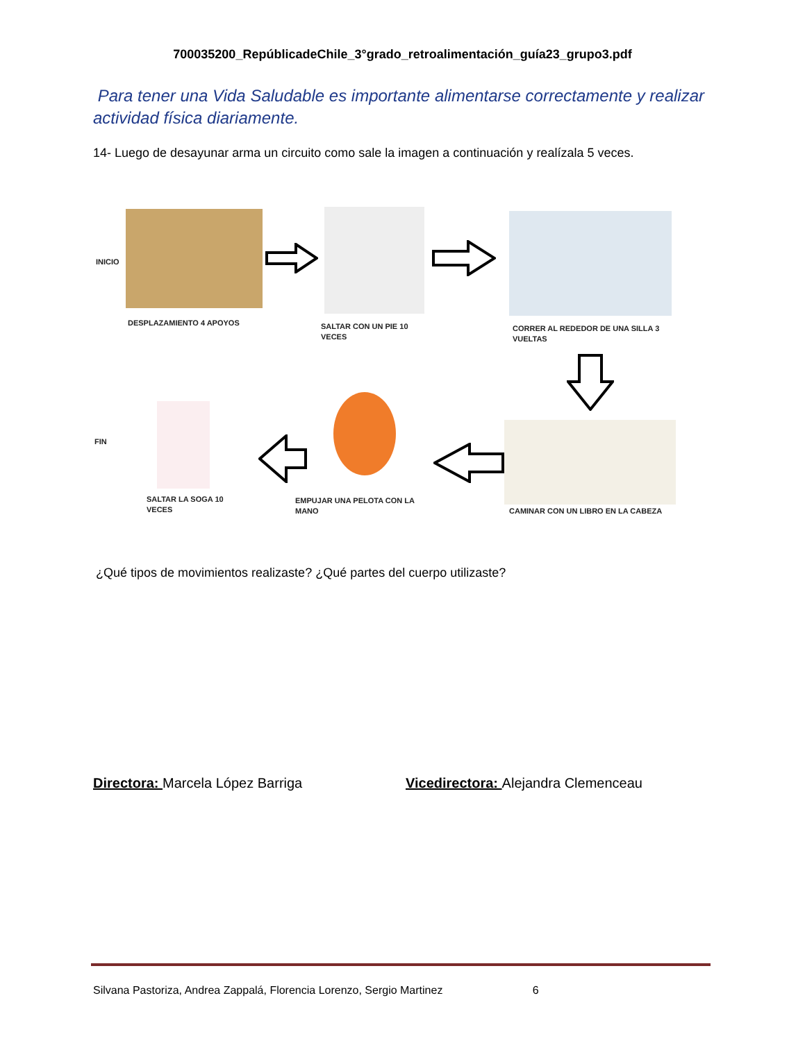700035200_RepúblicadeChile_3°grado_retroalimentación_guía23_grupo3.pdf
Para tener una Vida Saludable es importante alimentarse correctamente y realizar actividad física diariamente.
14- Luego de desayunar arma un circuito como sale la imagen a continuación y realízala 5 veces.
INICIO
DESPLAZAMIENTO 4 APOYOS
SALTAR CON UN PIE 10
VECES
CORRER AL REDEDOR DE UNA SILLA 3
VUELTAS
FIN
SALTAR LA SOGA 10
VECES
EMPUJAR UNA PELOTA CON LA
MANO
CAMINAR CON UN LIBRO EN LA CABEZA
¿Qué tipos de movimientos realizaste? ¿Qué partes del cuerpo utilizaste?
Directora: Marcela López Barriga
Vicedirectora: Alejandra Clemenceau
Silvana Pastoriza, Andrea Zappalá, Florencia Lorenzo, Sergio Martinez 6